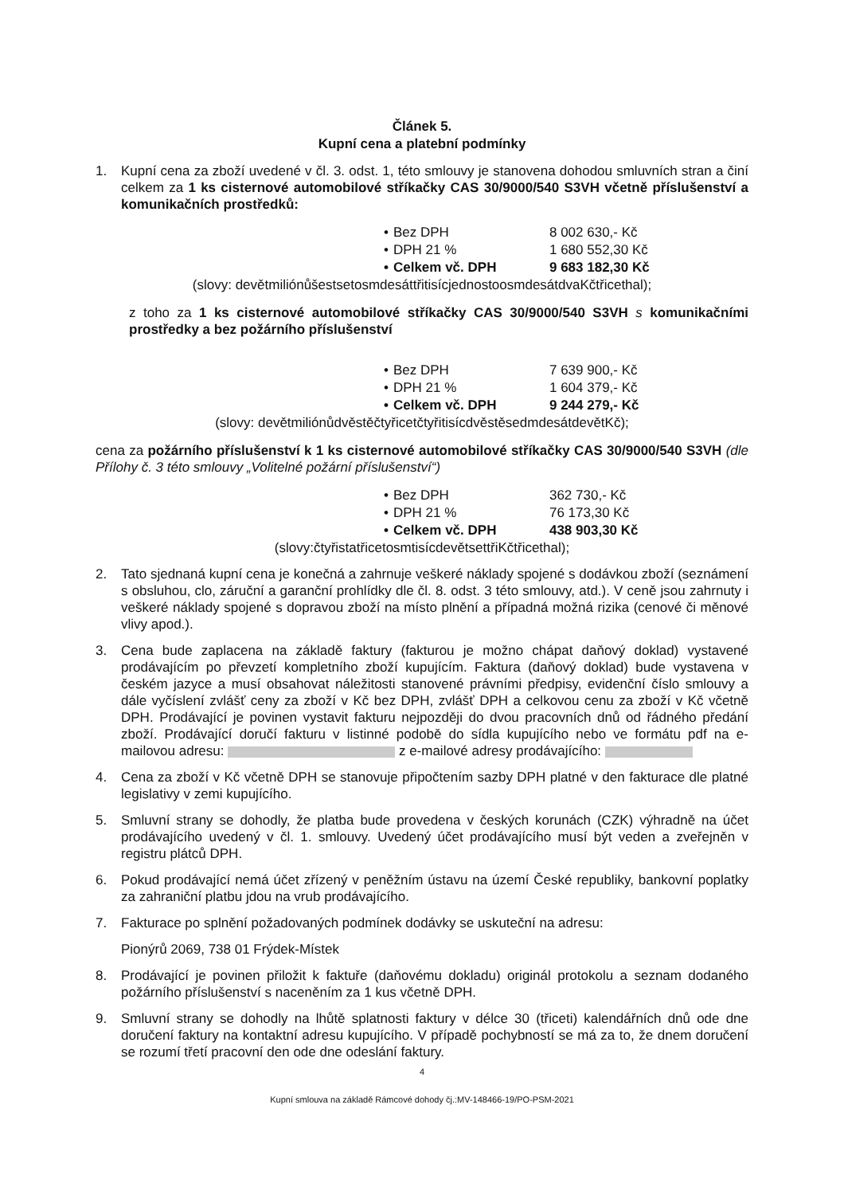Článek 5.
Kupní cena a platební podmínky
1. Kupní cena za zboží uvedené v čl. 3. odst. 1, této smlouvy je stanovena dohodou smluvních stran a činí celkem za 1 ks cisternové automobilové stříkačky CAS 30/9000/540 S3VH včetně příslušenství a komunikačních prostředků:
| • | Bez DPH | 8 002 630,- Kč |
| • | DPH 21 % | 1 680 552,30 Kč |
| • | Celkem vč. DPH | 9 683 182,30 Kč |
(slovy: devětmiliónůšestsetosmdesáttřitisícjednostoosmdesátdvaKčtřicethal);
z toho za 1 ks cisternové automobilové stříkačky CAS 30/9000/540 S3VH s komunikačními prostředky a bez požárního příslušenství
| • | Bez DPH | 7 639 900,- Kč |
| • | DPH 21 % | 1 604 379,- Kč |
| • | Celkem vč. DPH | 9 244 279,- Kč |
(slovy: devětmiliónůdvěstěčtyřicetčtyřitisícdvěstěsedmdesátdevětKč);
cena za požárního příslušenství k 1 ks cisternové automobilové stříkačky CAS 30/9000/540 S3VH (dle Přílohy č. 3 této smlouvy „Volitelné požární příslušenství“)
| • | Bez DPH | 362 730,- Kč |
| • | DPH 21 % | 76 173,30 Kč |
| • | Celkem vč. DPH | 438 903,30 Kč |
(slovy:čtyřistatřicetosmtisícdevětsettřiKčtřicethal);
2. Tato sjednaná kupní cena je konečná a zahrnuje veškeré náklady spojené s dodávkou zboží (seznámení s obsluhou, clo, záruční a garanční prohlídky dle čl. 8. odst. 3 této smlouvy, atd.). V ceně jsou zahrnuty i veškeré náklady spojené s dopravou zboží na místo plnění a případná možná rizika (cenové či měnové vlivy apod.).
3. Cena bude zaplacena na základě faktury (fakturou je možno chápat daňový doklad) vystavené prodávajícím po převzetí kompletního zboží kupujícím. Faktura (daňový doklad) bude vystavena v českém jazyce a musí obsahovat náležitosti stanovené právními předpisy, evidenční číslo smlouvy a dále vyčíslení zvlášť ceny za zboží v Kč bez DPH, zvlášť DPH a celkovou cenu za zboží v Kč včetně DPH. Prodávající je povinen vystavit fakturu nejpozději do dvou pracovních dnů od řádného předání zboží. Prodávající doručí fakturu v listinné podobě do sídla kupujícího nebo ve formátu pdf na e-mailovou adresu: z e-mailové adresy prodávajícího:
4. Cena za zboží v Kč včetně DPH se stanovuje připočtením sazby DPH platné v den fakturace dle platné legislativy v zemi kupujícího.
5. Smluvní strany se dohodly, že platba bude provedena v českých korunách (CZK) výhradně na účet prodávajícího uvedený v čl. 1. smlouvy. Uvedený účet prodávajícího musí být veden a zveřejněn v registru plátců DPH.
6. Pokud prodávající nemá účet zřízený v peněžním ústavu na území České republiky, bankovní poplatky za zahraniční platbu jdou na vrub prodávajícího.
7. Fakturace po splnění požadovaných podmínek dodávky se uskuteční na adresu:
Pionýrů 2069, 738 01 Frýdek-Místek
8. Prodávající je povinen přiložit k faktuře (daňovému dokladu) originál protokolu a seznam dodaného požárního příslušenství s naceněním za 1 kus včetně DPH.
9. Smluvní strany se dohodly na lhůtě splatnosti faktury v délce 30 (třiceti) kalendářních dnů ode dne doručení faktury na kontaktní adresu kupujícího. V případě pochybností se má za to, že dnem doručení se rozumí třetí pracovní den ode dne odeslání faktury.
4
Kupní smlouva na základě Rámcové dohody čj.:MV-148466-19/PO-PSM-2021